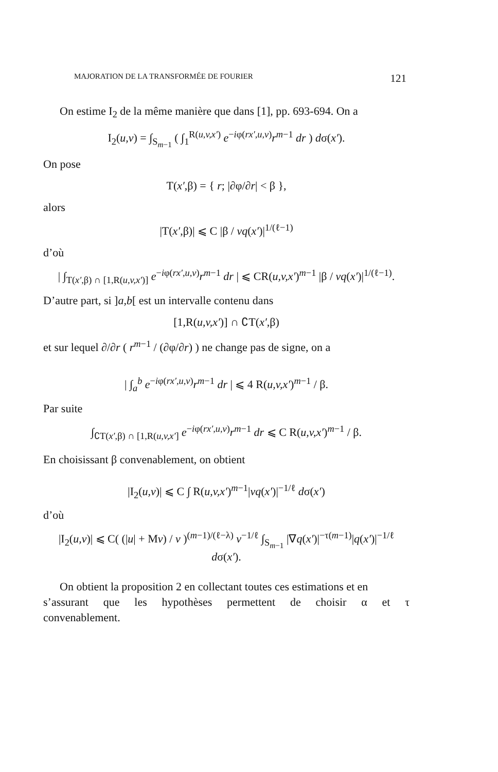MAJORATION DE LA TRANSFORMÉE DE FOURIER 121
On estime I<sub>2</sub> de la même manière que dans [1], pp. 693-694. On a
I<sub>2</sub>(u,v) = ∫<sub>S<sub>m−1</sub></sub> ( ∫<sub>1</sub><sup>R(u,v,x′)</sup> e<sup>−iφ(rx′,u,v)</sup>r<sup>m−1</sup> dr ) dσ(x′).
On pose
T(x′,β) = { r; |∂φ/∂r| < β },
alors
|T(x′,β)| ⩽ C |β / vq(x′)|<sup>1/(ℓ−1)</sup>
d’où
| ∫<sub>T(x′,β) ∩ [1,R(u,v,x′)]</sub> e<sup>−iφ(rx′,u,v)</sup>r<sup>m−1</sup> dr | ⩽ CR(u,v,x′)<sup>m−1</sup> |β / vq(x′)|<sup>1/(ℓ−1)</sup>.
D’autre part, si ]a,b[ est un intervalle contenu dans
[1,R(u,v,x′)] ∩ ∁T(x′,β)
et sur lequel ∂/∂r ( r<sup>m−1</sup> / (∂φ/∂r) ) ne change pas de signe, on a
| ∫<sub>a</sub><sup>b</sup> e<sup>−iφ(rx′,u,v)</sup>r<sup>m−1</sup> dr | ⩽ 4 R(u,v,x′)<sup>m−1</sup> / β.
Par suite
∫<sub>∁T(x′,β) ∩ [1,R(u,v,x′]</sub> e<sup>−iφ(rx′,u,v)</sup>r<sup>m−1</sup> dr ⩽ C R(u,v,x′)<sup>m−1</sup> / β.
En choisissant β convenablement, on obtient
|I<sub>2</sub>(u,v)| ⩽ C ∫ R(u,v,x′)<sup>m−1</sup>|vq(x′)|<sup>−1/ℓ</sup> dσ(x′)
d’où
|I<sub>2</sub>(u,v)| ⩽ C( (|u| + Mv) / v )<sup>(m−1)/(ℓ−λ)</sup> v<sup>−1/ℓ</sup> ∫<sub>S<sub>m−1</sub></sub> |∇q(x′)|<sup>−τ(m−1)</sup>|q(x′)|<sup>−1/ℓ</sup> dσ(x′).
On obtient la proposition 2 en collectant toutes ces estimations et en
s’assurant que les hypothèses permettent de choisir α et τ
convenablement.